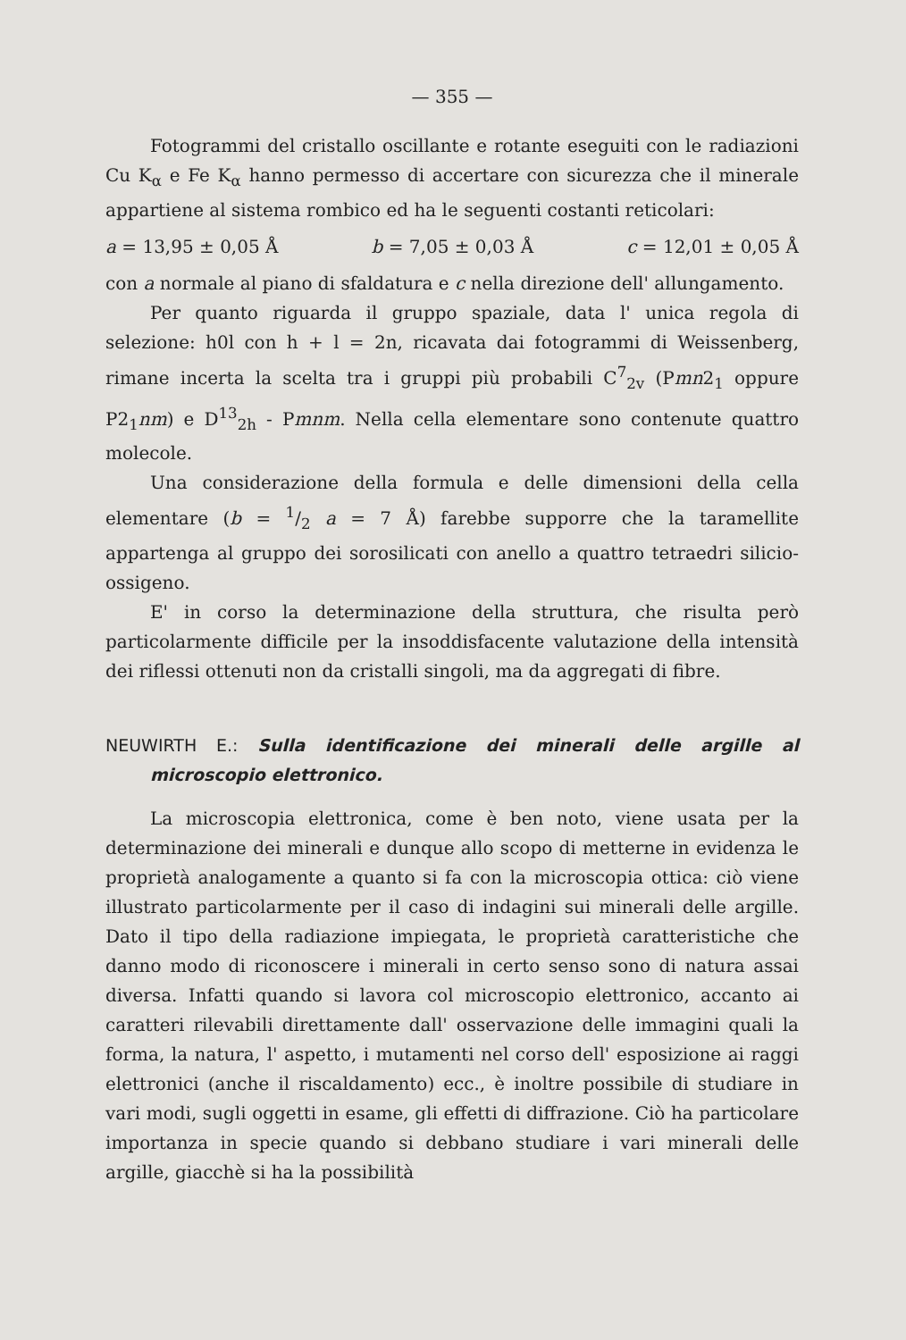— 355 —
Fotogrammi del cristallo oscillante e rotante eseguiti con le radiazioni Cu K<sub>α</sub> e Fe K<sub>α</sub> hanno permesso di accertare con sicurezza che il minerale appartiene al sistema rombico ed ha le seguenti costanti reticolari:
a = 13,95 ± 0,05 Å b = 7,05 ± 0,03 Å c = 12,01 ± 0,05 Å
con a normale al piano di sfaldatura e c nella direzione dell' allungamento.
Per quanto riguarda il gruppo spaziale, data l' unica regola di selezione: h0l con h + l = 2n, ricavata dai fotogrammi di Weissenberg, rimane incerta la scelta tra i gruppi più probabili C<sup>7</sup><sub>2v</sub> (Pmn2<sub>1</sub> oppure P2<sub>1</sub>nm) e D<sup>13</sup><sub>2h</sub> - Pmnm. Nella cella elementare sono contenute quattro molecole.
Una considerazione della formula e delle dimensioni della cella elementare (b = 1/2 a = 7 Å) farebbe supporre che la taramellite appartenga al gruppo dei sorosilicati con anello a quattro tetraedri silicio-ossigeno.
E' in corso la determinazione della struttura, che risulta però particolarmente difficile per la insoddisfacente valutazione della intensità dei riflessi ottenuti non da cristalli singoli, ma da aggregati di fibre.
NEUWIRTH E.: Sulla identificazione dei minerali delle argille al microscopio elettronico.
La microscopia elettronica, come è ben noto, viene usata per la determinazione dei minerali e dunque allo scopo di metterne in evidenza le proprietà analogamente a quanto si fa con la microscopia ottica: ciò viene illustrato particolarmente per il caso di indagini sui minerali delle argille. Dato il tipo della radiazione impiegata, le proprietà caratteristiche che danno modo di riconoscere i minerali in certo senso sono di natura assai diversa. Infatti quando si lavora col microscopio elettronico, accanto ai caratteri rilevabili direttamente dall' osservazione delle immagini quali la forma, la natura, l' aspetto, i mutamenti nel corso dell' esposizione ai raggi elettronici (anche il riscaldamento) ecc., è inoltre possibile di studiare in vari modi, sugli oggetti in esame, gli effetti di diffrazione. Ciò ha particolare importanza in specie quando si debbano studiare i vari minerali delle argille, giacchè si ha la possibilità